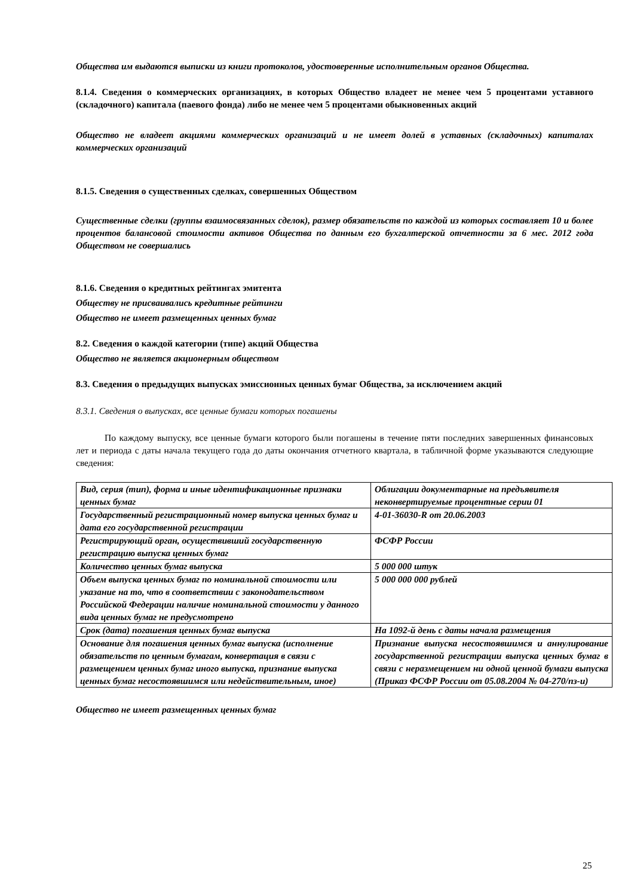Общества им выдаются выписки из книги протоколов, удостоверенные исполнительным органов Общества.
8.1.4. Сведения о коммерческих организациях, в которых Общество владеет не менее чем 5 процентами уставного (складочного) капитала (паевого фонда) либо не менее чем 5 процентами обыкновенных акций
Общество не владеет акциями коммерческих организаций и не имеет долей в уставных (складочных) капиталах коммерческих организаций
8.1.5. Сведения о существенных сделках, совершенных Обществом
Существенные сделки (группы взаимосвязанных сделок), размер обязательств по каждой из которых составляет 10 и более процентов балансовой стоимости активов Общества по данным его бухгалтерской отчетности за 6 мес. 2012 года Обществом не совершались
8.1.6. Сведения о кредитных рейтингах эмитента
Обществу не присваивались кредитные рейтинги
Общество не имеет размещенных ценных бумаг
8.2. Сведения о каждой категории (типе) акций Общества
Общество не является акционерным обществом
8.3. Сведения о предыдущих выпусках эмиссионных ценных бумаг Общества, за исключением акций
8.3.1. Сведения о выпусках, все ценные бумаги которых погашены
По каждому выпуску, все ценные бумаги которого были погашены в течение пяти последних завершенных финансовых лет и периода с даты начала текущего года до даты окончания отчетного квартала, в табличной форме указываются следующие сведения:
| Вид, серия (тип), форма и иные идентификационные признаки ценных бумаг | Облигации документарные на предъявителя неконвертируемые процентные серии 01 |
| Государственный регистрационный номер выпуска ценных бумаг и дата его государственной регистрации | 4-01-36030-R от 20.06.2003 |
| Регистрирующий орган, осуществивший государственную регистрацию выпуска ценных бумаг | ФСФР России |
| Количество ценных бумаг выпуска | 5 000 000 штук |
| Объем выпуска ценных бумаг по номинальной стоимости или указание на то, что в соответствии с законодательством Российской Федерации наличие номинальной стоимости у данного вида ценных бумаг не предусмотрено | 5 000 000 000 рублей |
| Срок (дата) погашения ценных бумаг выпуска | На 1092-й день с даты начала размещения |
| Основание для погашения ценных бумаг выпуска (исполнение обязательств по ценным бумагам, конвертация в связи с размещением ценных бумаг иного выпуска, признание выпуска ценных бумаг несостоявшимся или недействительным, иное) | Признание выпуска несостоявшимся и аннулирование государственной регистрации выпуска ценных бумаг в связи с неразмещением ни одной ценной бумаги выпуска (Приказ ФСФР России от 05.08.2004 № 04-270/пз-и) |
Общество не имеет размещенных ценных бумаг
25